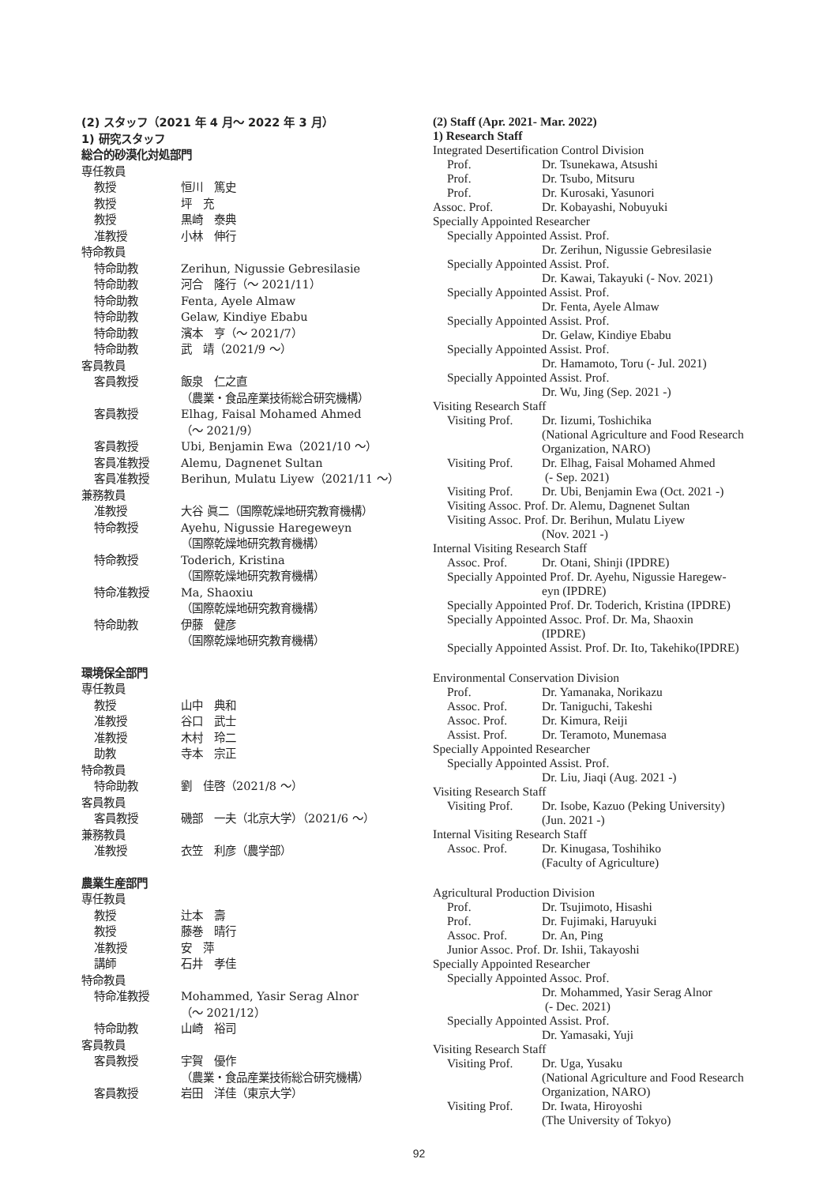(2) スタッフ（2021 年 4 月～ 2022 年 3 月）
1) 研究スタッフ
総合的砂漠化対処部門
専任教員
教授 恒川　篤史
教授 坪　充
教授 黒崎　泰典
准教授 小林　伸行
特命教員
特命助教 Zerihun, Nigussie Gebresilasie
特命助教 河合　隆行（～ 2021/11）
特命助教 Fenta, Ayele Almaw
特命助教 Gelaw, Kindiye Ebabu
特命助教 濱本　亨（～ 2021/7）
特命助教 武　靖（2021/9 ～）
客員教員
客員教授 飯泉　仁之直
（農業・食品産業技術総合研究機構）
客員教授 Elhag, Faisal Mohamed Ahmed
（～ 2021/9）
客員教授 Ubi, Benjamin Ewa（2021/10 ～）
客員准教授 Alemu, Dagnenet Sultan
客員准教授 Berihun, Mulatu Liyew（2021/11 ～）
兼務教員
准教授 大谷 眞二（国際乾燥地研究教育機構）
特命教授 Ayehu, Nigussie Haregeweyn
（国際乾燥地研究教育機構）
特命教授 Toderich, Kristina
（国際乾燥地研究教育機構）
特命准教授 Ma, Shaoxiu
（国際乾燥地研究教育機構）
特命助教 伊藤　健彦
（国際乾燥地研究教育機構）
環境保全部門
専任教員
教授 山中　典和
准教授 谷口　武士
准教授 木村　玲二
助教 寺本　宗正
特命教員
特命助教 劉　佳啓（2021/8 ～）
客員教員
客員教授 磯部　一夫（北京大学）（2021/6 ～）
兼務教員
准教授 衣笠　利彦（農学部）
農業生産部門
専任教員
教授 辻本　壽
教授 藤巻　晴行
准教授 安　萍
講師 石井　孝佳
特命教員
特命准教授 Mohammed, Yasir Serag Alnor
（～ 2021/12）
特命助教 山崎　裕司
客員教員
客員教授 宇賀　優作
（農業・食品産業技術総合研究機構）
客員教授 岩田　洋佳（東京大学）
(2) Staff (Apr. 2021- Mar. 2022)
1) Research Staff
Integrated Desertification Control Division
Prof. Dr. Tsunekawa, Atsushi
Prof. Dr. Tsubo, Mitsuru
Prof. Dr. Kurosaki, Yasunori
Assoc. Prof. Dr. Kobayashi, Nobuyuki
Specially Appointed Researcher
Specially Appointed Assist. Prof.
Dr. Zerihun, Nigussie Gebresilasie
Specially Appointed Assist. Prof.
Dr. Kawai, Takayuki (- Nov. 2021)
Specially Appointed Assist. Prof.
Dr. Fenta, Ayele Almaw
Specially Appointed Assist. Prof.
Dr. Gelaw, Kindiye Ebabu
Specially Appointed Assist. Prof.
Dr. Hamamoto, Toru (- Jul. 2021)
Specially Appointed Assist. Prof.
Dr. Wu, Jing (Sep. 2021 -)
Visiting Research Staff
Visiting Prof.
Dr. Iizumi, Toshichika
(National Agriculture and Food Research Organization, NARO)
Visiting Prof.
Dr. Elhag, Faisal Mohamed Ahmed
(- Sep. 2021)
Visiting Prof.
Dr. Ubi, Benjamin Ewa (Oct. 2021 -)
Visiting Assoc. Prof. Dr. Alemu, Dagnenet Sultan
Visiting Assoc. Prof. Dr. Berihun, Mulatu Liyew
(Nov. 2021 -)
Internal Visiting Research Staff
Assoc. Prof. Dr. Otani, Shinji (IPDRE)
Specially Appointed Prof. Dr. Ayehu, Nigussie Haregew-
eyn (IPDRE)
Specially Appointed Prof. Dr. Toderich, Kristina (IPDRE)
Specially Appointed Assoc. Prof. Dr. Ma, Shaoxin
(IPDRE)
Specially Appointed Assist. Prof. Dr. Ito, Takehiko(IPDRE)
Environmental Conservation Division
Prof. Dr. Yamanaka, Norikazu
Assoc. Prof. Dr. Taniguchi, Takeshi
Assoc. Prof. Dr. Kimura, Reiji
Assist. Prof.
Dr. Teramoto, Munemasa
Specially Appointed Researcher
Specially Appointed Assist. Prof.
Dr. Liu, Jiaqi (Aug. 2021 -)
Visiting Research Staff
Visiting Prof.
Dr. Isobe, Kazuo (Peking University)
(Jun. 2021 -)
Internal Visiting Research Staff
Assoc. Prof. Dr. Kinugasa, Toshihiko
(Faculty of Agriculture)
Agricultural Production Division
Prof. Dr. Tsujimoto, Hisashi
Prof. Dr. Fujimaki, Haruyuki
Assoc. Prof. Dr. An, Ping
Junior Assoc. Prof. Dr. Ishii, Takayoshi
Specially Appointed Researcher
Specially Appointed Assoc. Prof.
Dr. Mohammed, Yasir Serag Alnor
(- Dec. 2021)
Specially Appointed Assist. Prof.
Dr. Yamasaki, Yuji
Visiting Research Staff
Visiting Prof.
Dr. Uga, Yusaku
(National Agriculture and Food Research Organization, NARO)
Visiting Prof.
Dr. Iwata, Hiroyoshi
(The University of Tokyo)
92